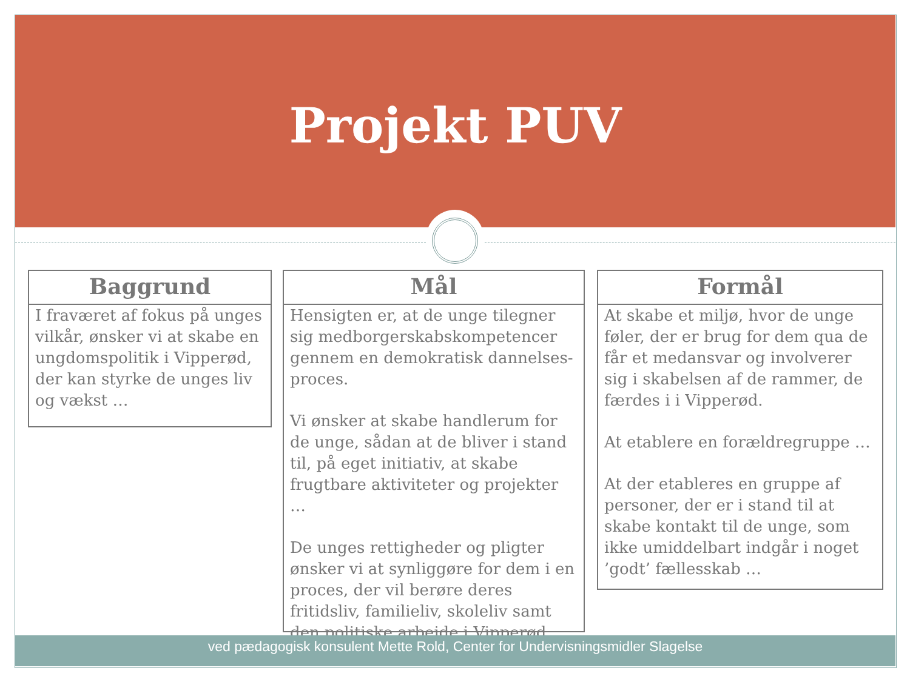Projekt PUV
Baggrund
I fraværet af fokus på unges vilkår, ønsker vi at skabe en ungdomspolitik i Vipperød, der kan styrke de unges liv og vækst …
Mål
Hensigten er, at de unge tilegner sig medborgerskabskompetencer gennem en demokratisk dannelses-proces.
Vi ønsker at skabe handlerum for de unge, sådan at de bliver i stand til, på eget initiativ, at skabe frugtbare aktiviteter og projekter …
De unges rettigheder og pligter ønsker vi at synliggøre for dem i en proces, der vil berøre deres fritidsliv, familieliv, skoleliv samt den politiske arbejde i Vipperød.
Formål
At skabe et miljø, hvor de unge føler, der er brug for dem qua de får et medansvar og involverer sig i skabelsen af de rammer, de færdes i i Vipperød.
At etablere en forældregruppe …
At der etableres en gruppe af personer, der er i stand til at skabe kontakt til de unge, som ikke umiddelbart indgår i noget ’godt’ fællesskab …
ved pædagogisk konsulent Mette Rold, Center for Undervisningsmidler Slagelse